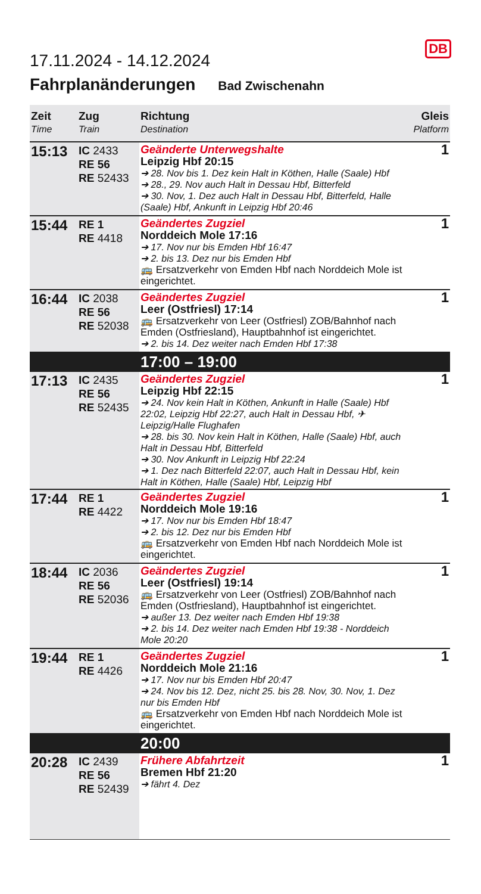17.11.2024 - 14.12.2024
DB
Fahrplanänderungen Bad Zwischenahn
| Zeit Time | Zug Train | Richtung Destination | Gleis Platform |
| --- | --- | --- | --- |
| 15:13 | IC 2433 RE 56 RE 52433 | Geänderte Unterwegshalte Leipzig Hbf 20:15 ➔ 28. Nov bis 1. Dez kein Halt in Köthen, Halle (Saale) Hbf ➔ 28., 29. Nov auch Halt in Dessau Hbf, Bitterfeld ➔ 30. Nov, 1. Dez auch Halt in Dessau Hbf, Bitterfeld, Halle (Saale) Hbf, Ankunft in Leipzig Hbf 20:46 | 1 |
| 15:44 | RE 1 RE 4418 | Geändertes Zugziel Norddeich Mole 17:16 ➔ 17. Nov nur bis Emden Hbf 16:47 ➔ 2. bis 13. Dez nur bis Emden Hbf 🚌 Ersatzverkehr von Emden Hbf nach Norddeich Mole ist eingerichtet. | 1 |
| 16:44 | IC 2038 RE 56 RE 52038 | Geändertes Zugziel Leer (Ostfriesl) 17:14 🚌 Ersatzverkehr von Leer (Ostfriesl) ZOB/Bahnhof nach Emden (Ostfriesland), Hauptbahnhof ist eingerichtet. ➔ 2. bis 14. Dez weiter nach Emden Hbf 17:38 | 1 |
| | | 17:00 – 19:00 | |
| 17:13 | IC 2435 RE 56 RE 52435 | Geändertes Zugziel Leipzig Hbf 22:15 ➔ 24. Nov kein Halt in Köthen, Ankunft in Halle (Saale) Hbf 22:02, Leipzig Hbf 22:27, auch Halt in Dessau Hbf, ✈ Leipzig/Halle Flughafen ➔ 28. bis 30. Nov kein Halt in Köthen, Halle (Saale) Hbf, auch Halt in Dessau Hbf, Bitterfeld ➔ 30. Nov Ankunft in Leipzig Hbf 22:24 ➔ 1. Dez nach Bitterfeld 22:07, auch Halt in Dessau Hbf, kein Halt in Köthen, Halle (Saale) Hbf, Leipzig Hbf | 1 |
| 17:44 | RE 1 RE 4422 | Geändertes Zugziel Norddeich Mole 19:16 ➔ 17. Nov nur bis Emden Hbf 18:47 ➔ 2. bis 12. Dez nur bis Emden Hbf 🚌 Ersatzverkehr von Emden Hbf nach Norddeich Mole ist eingerichtet. | 1 |
| 18:44 | IC 2036 RE 56 RE 52036 | Geändertes Zugziel Leer (Ostfriesl) 19:14 🚌 Ersatzverkehr von Leer (Ostfriesl) ZOB/Bahnhof nach Emden (Ostfriesland), Hauptbahnhof ist eingerichtet. ➔ außer 13. Dez weiter nach Emden Hbf 19:38 ➔ 2. bis 14. Dez weiter nach Emden Hbf 19:38 - Norddeich Mole 20:20 | 1 |
| 19:44 | RE 1 RE 4426 | Geändertes Zugziel Norddeich Mole 21:16 ➔ 17. Nov nur bis Emden Hbf 20:47 ➔ 24. Nov bis 12. Dez, nicht 25. bis 28. Nov, 30. Nov, 1. Dez nur bis Emden Hbf 🚌 Ersatzverkehr von Emden Hbf nach Norddeich Mole ist eingerichtet. | 1 |
| | | 20:00 | |
| 20:28 | IC 2439 RE 56 RE 52439 | Frühere Abfahrtzeit Bremen Hbf 21:20 ➔ fährt 4. Dez | 1 |